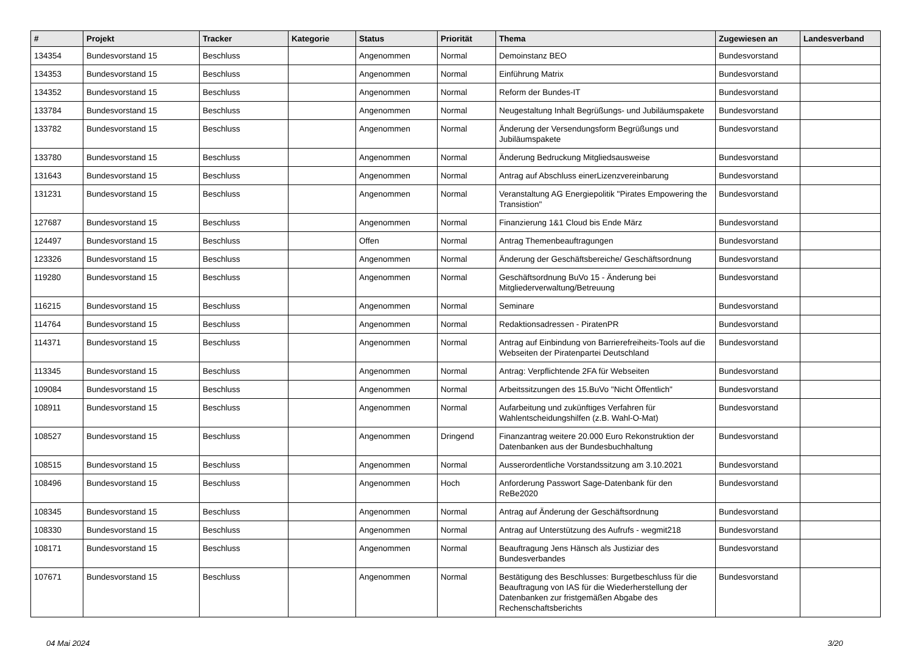| # | Projekt | Tracker | Kategorie | Status | Priorität | Thema | Zugewiesen an | Landesverband |
| --- | --- | --- | --- | --- | --- | --- | --- | --- |
| 134354 | Bundesvorstand 15 | Beschluss | | Angenommen | Normal | Demoinstanz BEO | Bundesvorstand | |
| 134353 | Bundesvorstand 15 | Beschluss | | Angenommen | Normal | Einführung Matrix | Bundesvorstand | |
| 134352 | Bundesvorstand 15 | Beschluss | | Angenommen | Normal | Reform der Bundes-IT | Bundesvorstand | |
| 133784 | Bundesvorstand 15 | Beschluss | | Angenommen | Normal | Neugestaltung Inhalt Begrüßungs- und Jubiläumspakete | Bundesvorstand | |
| 133782 | Bundesvorstand 15 | Beschluss | | Angenommen | Normal | Änderung der Versendungsform Begrüßungs und Jubiläumspakete | Bundesvorstand | |
| 133780 | Bundesvorstand 15 | Beschluss | | Angenommen | Normal | Änderung Bedruckung Mitgliedsausweise | Bundesvorstand | |
| 131643 | Bundesvorstand 15 | Beschluss | | Angenommen | Normal | Antrag auf Abschluss einerLizenzvereinbarung | Bundesvorstand | |
| 131231 | Bundesvorstand 15 | Beschluss | | Angenommen | Normal | Veranstaltung AG Energiepolitik "Pirates Empowering the Transistion" | Bundesvorstand | |
| 127687 | Bundesvorstand 15 | Beschluss | | Angenommen | Normal | Finanzierung 1&1 Cloud bis Ende März | Bundesvorstand | |
| 124497 | Bundesvorstand 15 | Beschluss | | Offen | Normal | Antrag Themenbeauftragungen | Bundesvorstand | |
| 123326 | Bundesvorstand 15 | Beschluss | | Angenommen | Normal | Änderung der Geschäftsbereiche/ Geschäftsordnung | Bundesvorstand | |
| 119280 | Bundesvorstand 15 | Beschluss | | Angenommen | Normal | Geschäftsordnung BuVo 15 - Änderung bei Mitgliederverwaltung/Betreuung | Bundesvorstand | |
| 116215 | Bundesvorstand 15 | Beschluss | | Angenommen | Normal | Seminare | Bundesvorstand | |
| 114764 | Bundesvorstand 15 | Beschluss | | Angenommen | Normal | Redaktionsadressen - PiratenPR | Bundesvorstand | |
| 114371 | Bundesvorstand 15 | Beschluss | | Angenommen | Normal | Antrag auf Einbindung von Barrierefreiheits-Tools auf die Webseiten der Piratenpartei Deutschland | Bundesvorstand | |
| 113345 | Bundesvorstand 15 | Beschluss | | Angenommen | Normal | Antrag: Verpflichtende 2FA für Webseiten | Bundesvorstand | |
| 109084 | Bundesvorstand 15 | Beschluss | | Angenommen | Normal | Arbeitssitzungen des 15.BuVo "Nicht Öffentlich" | Bundesvorstand | |
| 108911 | Bundesvorstand 15 | Beschluss | | Angenommen | Normal | Aufarbeitung und zukünftiges Verfahren für Wahlentscheidungshilfen (z.B. Wahl-O-Mat) | Bundesvorstand | |
| 108527 | Bundesvorstand 15 | Beschluss | | Angenommen | Dringend | Finanzantrag weitere 20.000 Euro Rekonstruktion der Datenbanken aus der Bundesbuchhaltung | Bundesvorstand | |
| 108515 | Bundesvorstand 15 | Beschluss | | Angenommen | Normal | Ausserordentliche Vorstandssitzung am 3.10.2021 | Bundesvorstand | |
| 108496 | Bundesvorstand 15 | Beschluss | | Angenommen | Hoch | Anforderung Passwort Sage-Datenbank für den ReBe2020 | Bundesvorstand | |
| 108345 | Bundesvorstand 15 | Beschluss | | Angenommen | Normal | Antrag auf Änderung der Geschäftsordnung | Bundesvorstand | |
| 108330 | Bundesvorstand 15 | Beschluss | | Angenommen | Normal | Antrag auf Unterstützung des Aufrufs - wegmit218 | Bundesvorstand | |
| 108171 | Bundesvorstand 15 | Beschluss | | Angenommen | Normal | Beauftragung Jens Hänsch als Justiziar des Bundesverbandes | Bundesvorstand | |
| 107671 | Bundesvorstand 15 | Beschluss | | Angenommen | Normal | Bestätigung des Beschlusses: Burgetbeschluss für die Beauftragung von IAS für die Wiederherstellung der Datenbanken zur fristgemäßen Abgabe des Rechenschaftsberichts | Bundesvorstand | |
04 Mai 2024 3/20